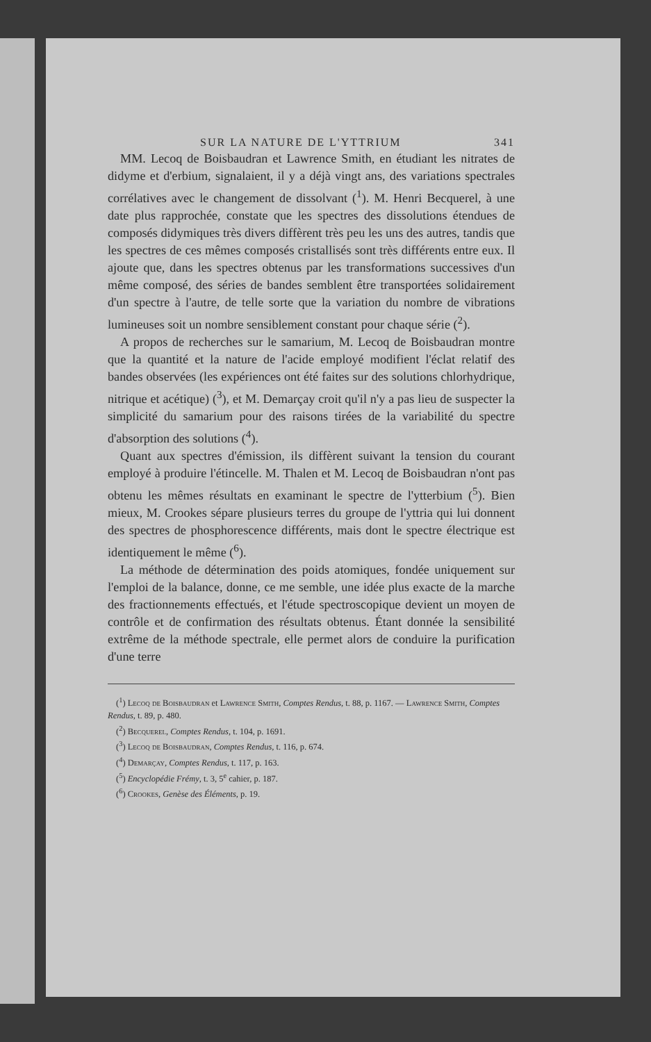SUR LA NATURE DE L'YTTRIUM 341
MM. Lecoq de Boisbaudran et Lawrence Smith, en étudiant les nitrates de didyme et d'erbium, signalaient, il y a déjà vingt ans, des variations spectrales corrélatives avec le changement de dissolvant (<sup>1</sup>). M. Henri Becquerel, à une date plus rapprochée, constate que les spectres des dissolutions étendues de composés didymiques très divers diffèrent très peu les uns des autres, tandis que les spectres de ces mêmes composés cristallisés sont très différents entre eux. Il ajoute que, dans les spectres obtenus par les transformations successives d'un même composé, des séries de bandes semblent être transportées solidairement d'un spectre à l'autre, de telle sorte que la variation du nombre de vibrations lumineuses soit un nombre sensiblement constant pour chaque série (<sup>2</sup>).
A propos de recherches sur le samarium, M. Lecoq de Boisbaudran montre que la quantité et la nature de l'acide employé modifient l'éclat relatif des bandes observées (les expériences ont été faites sur des solutions chlorhydrique, nitrique et acétique) (<sup>3</sup>), et M. Demarçay croit qu'il n'y a pas lieu de suspecter la simplicité du samarium pour des raisons tirées de la variabilité du spectre d'absorption des solutions (<sup>4</sup>).
Quant aux spectres d'émission, ils diffèrent suivant la tension du courant employé à produire l'étincelle. M. Thalen et M. Lecoq de Boisbaudran n'ont pas obtenu les mêmes résultats en examinant le spectre de l'ytterbium (<sup>5</sup>). Bien mieux, M. Crookes sépare plusieurs terres du groupe de l'yttria qui lui donnent des spectres de phosphorescence différents, mais dont le spectre électrique est identiquement le même (<sup>6</sup>).
La méthode de détermination des poids atomiques, fondée uniquement sur l'emploi de la balance, donne, ce me semble, une idée plus exacte de la marche des fractionnements effectués, et l'étude spectroscopique devient un moyen de contrôle et de confirmation des résultats obtenus. Étant donnée la sensibilité extrême de la méthode spectrale, elle permet alors de conduire la purification d'une terre
(<sup>1</sup>) Lecoq de Boisbaudran et Lawrence Smith, Comptes Rendus, t. 88, p. 1167. — Lawrence Smith, Comptes Rendus, t. 89, p. 480.
(<sup>2</sup>) Becquerel, Comptes Rendus, t. 104, p. 1691.
(<sup>3</sup>) Lecoq de Boisbaudran, Comptes Rendus, t. 116, p. 674.
(<sup>4</sup>) Demarçay, Comptes Rendus, t. 117, p. 163.
(<sup>5</sup>) Encyclopédie Frémy, t. 3, 5<sup>e</sup> cahier, p. 187.
(<sup>6</sup>) Crookes, Genèse des Éléments, p. 19.